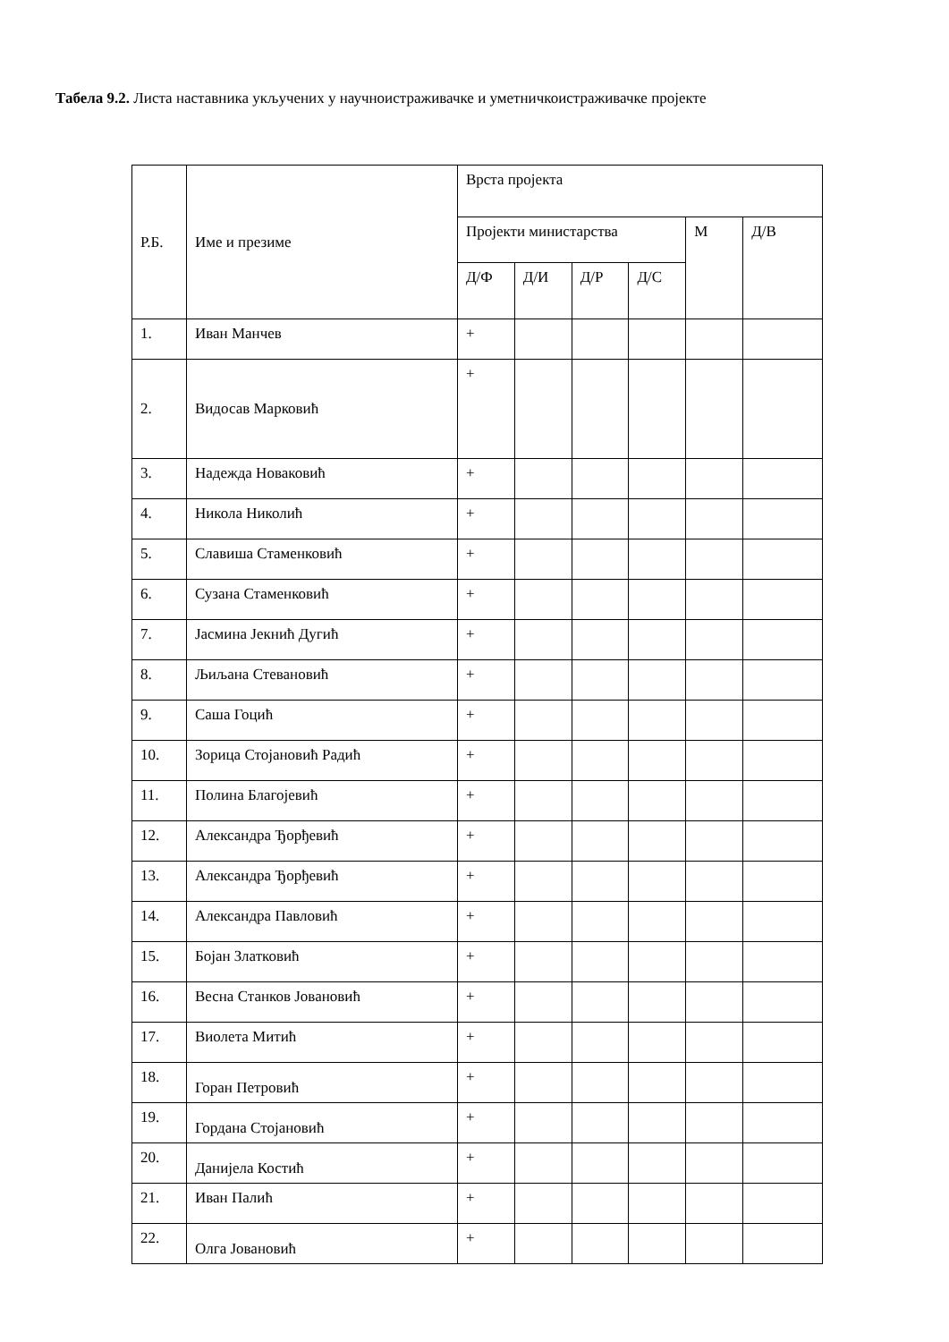Табела 9.2. Листа наставника укључених у научноистраживачке и уметничкоистраживачке пројекте
| Р.Б. | Име и презиме | Врста пројекта | | | | | |
| --- | --- | --- | --- | --- | --- | --- | --- |
| | | Пројекти министарства | | | | М | Д/В |
| | | Д/Ф | Д/И | Д/Р | Д/С | | |
| 1. | Иван Манчев | + | | | | | |
| 2. | Видосав Марковић | + | | | | | |
| 3. | Надежда Новаковић | + | | | | | |
| 4. | Никола Николић | + | | | | | |
| 5. | Славиша Стаменковић | + | | | | | |
| 6. | Сузана Стаменковић | + | | | | | |
| 7. | Јасмина Јекнић Дугић | + | | | | | |
| 8. | Љиљана Стевановић | + | | | | | |
| 9. | Саша Гоцић | + | | | | | |
| 10. | Зорица Стојановић Радић | + | | | | | |
| 11. | Полина Благојевић | + | | | | | |
| 12. | Александра Ђорђевић | + | | | | | |
| 13. | Александра Ђорђевић | + | | | | | |
| 14. | Александра Павловић | + | | | | | |
| 15. | Бојан Златковић | + | | | | | |
| 16. | Весна Станков Јовановић | + | | | | | |
| 17. | Виолета Митић | + | | | | | |
| 18. | Горан Петровић | + | | | | | |
| 19. | Гордана Стојановић | + | | | | | |
| 20. | Данијела Костић | + | | | | | |
| 21. | Иван Палић | + | | | | | |
| 22. | Олга Јовановић | + | | | | | |